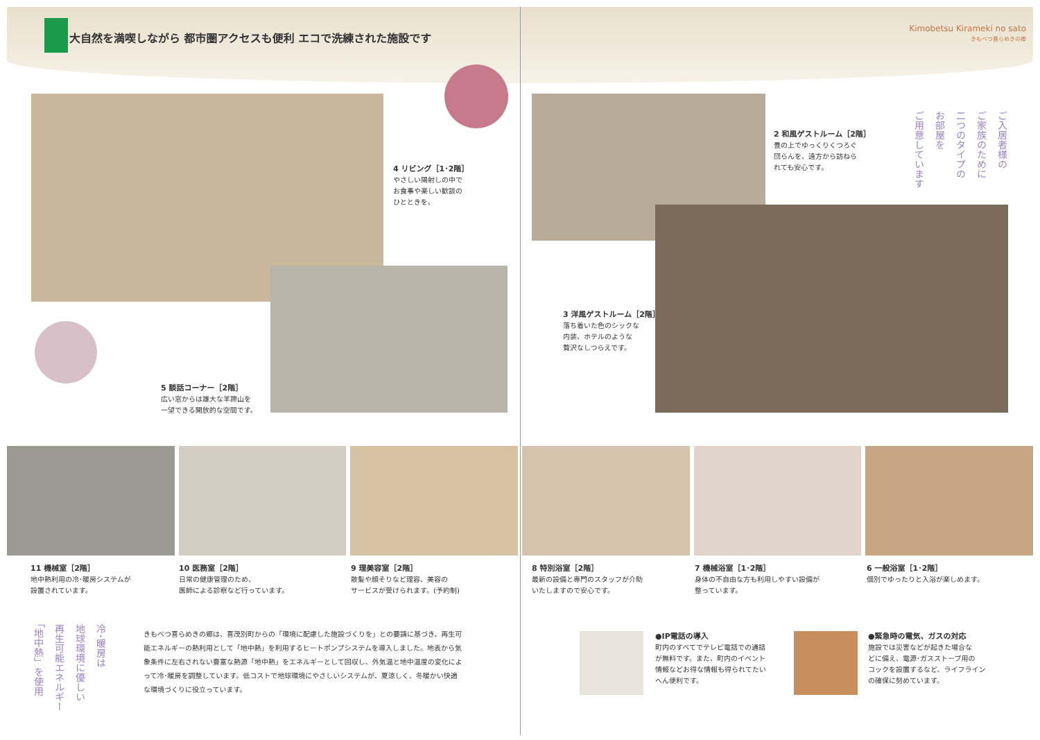大自然を満喫しながら 都市圏アクセスも便利 エコで洗練された施設です
Kimobetsu Kirameki no sato
きもべつ喜らめきの郷
4 リビング［1･2階］
やさしい陽射しの中で
お食事や楽しい歓談の
ひとときを。
5 談話コーナー［2階］
広い窓からは雄大な羊蹄山を
一望できる開放的な空間です。
2 和風ゲストルーム［2階］
畳の上でゆっくりくつろぐ
団らんを、遠方から訪ねら
れても安心です。
3 洋風ゲストルーム［2階］
落ち着いた色のシックな
内装、ホテルのような
贅沢なしつらえです。
ご入居者様の
ご家族のために
二つのタイプの
お部屋を
ご用意しています
11 機械室［2階］
地中熱利用の冷･暖房システムが
設置されています。
10 医務室［2階］
日常の健康管理のため、
医師による診察など行っています。
9 理美容室［2階］
散髪や顔そりなど理容、美容の
サービスが受けられます。(予約制)
8 特別浴室［2階］
最新の設備と専門のスタッフが介助
いたしますので安心です。
7 機械浴室［1･2階］
身体の不自由な方も利用しやすい設備が
整っています。
6 一般浴室［1･2階］
個別でゆったりと入浴が楽しめます。
冷･暖房は
地球環境に優しい
再生可能エネルギー
「地中熱」を使用
きもべつ喜らめきの郷は、喜茂別町からの「環境に配慮した施設づくりを」との要請に基づき、再生可能エネルギーの熱利用として「地中熱」を利用するヒートポンプシステムを導入しました。地表から気象条件に左右されない豊富な熱源「地中熱」をエネルギーとして回収し、外気温と地中温度の変化によって冷･暖房を調整しています。低コストで地球環境にやさしいシステムが、夏涼しく、冬暖かい快適な環境づくりに役立っています。
●IP電話の導入
町内のすべてでテレビ電話での通話
が無料です。また、町内のイベント
情報などお得な情報も得られてたい
へん便利です。
●緊急時の電気、ガスの対応
施設では災害などが起きた場合な
どに備え、電源･ガスストーブ用の
コックを設置するなど、ライフライン
の確保に努めています。